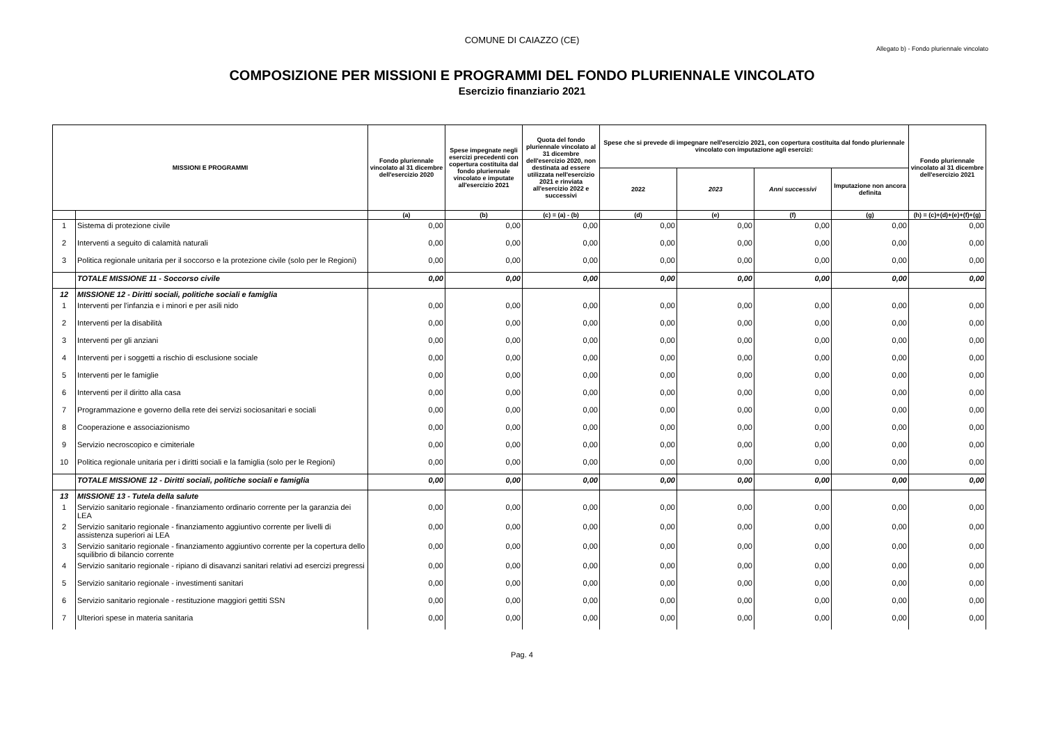COMUNE DI CAIAZZO (CE)
Allegato b) - Fondo pluriennale vincolato
COMPOSIZIONE PER MISSIONI E PROGRAMMI DEL FONDO PLURIENNALE VINCOLATO
Esercizio finanziario 2021
| MISSIONI E PROGRAMMI | | Fondo pluriennale vincolato al 31 dicembre dell'esercizio 2020 | Spese impegnate negli esercizi precedenti con copertura costituita dal fondo pluriennale vincolato e imputate all'esercizio 2021 | Quota del fondo pluriennale vincolato al 31 dicembre dell'esercizio 2020, non destinata ad essere utilizzata nell'esercizio 2021 e rinviata all'esercizio 2022 e successivi | Spese che si prevede di impegnare nell'esercizio 2021, con copertura costituita dal fondo pluriennale vincolato con imputazione agli esercizi: | | | | Fondo pluriennale vincolato al 31 dicembre dell'esercizio 2021 |
| --- | --- | --- | --- | --- | --- | --- | --- | --- | --- |
| | | | | | 2022 | 2023 | Anni successivi | Imputazione non ancora definita | |
| | | (a) | (b) | (c) = (a) - (b) | (d) | (e) | (f) | (g) | (h) = (c)+(d)+(e)+(f)+(g) |
| 1 | Sistema di protezione civile | 0,00 | 0,00 | 0,00 | 0,00 | 0,00 | 0,00 | 0,00 | 0,00 |
| 2 | Interventi a seguito di calamità naturali | 0,00 | 0,00 | 0,00 | 0,00 | 0,00 | 0,00 | 0,00 | 0,00 |
| 3 | Politica regionale unitaria per il soccorso e la protezione civile (solo per le Regioni) | 0,00 | 0,00 | 0,00 | 0,00 | 0,00 | 0,00 | 0,00 | 0,00 |
| | TOTALE MISSIONE 11 - Soccorso civile | 0,00 | 0,00 | 0,00 | 0,00 | 0,00 | 0,00 | 0,00 | 0,00 |
| 12 | MISSIONE 12 - Diritti sociali, politiche sociali e famiglia | | | | | | | | |
| 1 | Interventi per l'infanzia e i minori e per asili nido | 0,00 | 0,00 | 0,00 | 0,00 | 0,00 | 0,00 | 0,00 | 0,00 |
| 2 | Interventi per la disabilità | 0,00 | 0,00 | 0,00 | 0,00 | 0,00 | 0,00 | 0,00 | 0,00 |
| 3 | Interventi per gli anziani | 0,00 | 0,00 | 0,00 | 0,00 | 0,00 | 0,00 | 0,00 | 0,00 |
| 4 | Interventi per i soggetti a rischio di esclusione sociale | 0,00 | 0,00 | 0,00 | 0,00 | 0,00 | 0,00 | 0,00 | 0,00 |
| 5 | Interventi per le famiglie | 0,00 | 0,00 | 0,00 | 0,00 | 0,00 | 0,00 | 0,00 | 0,00 |
| 6 | Interventi per il diritto alla casa | 0,00 | 0,00 | 0,00 | 0,00 | 0,00 | 0,00 | 0,00 | 0,00 |
| 7 | Programmazione e governo della rete dei servizi sociosanitari e sociali | 0,00 | 0,00 | 0,00 | 0,00 | 0,00 | 0,00 | 0,00 | 0,00 |
| 8 | Cooperazione e associazionismo | 0,00 | 0,00 | 0,00 | 0,00 | 0,00 | 0,00 | 0,00 | 0,00 |
| 9 | Servizio necroscopico e cimiteriale | 0,00 | 0,00 | 0,00 | 0,00 | 0,00 | 0,00 | 0,00 | 0,00 |
| 10 | Politica regionale unitaria per i diritti sociali e la famiglia (solo per le Regioni) | 0,00 | 0,00 | 0,00 | 0,00 | 0,00 | 0,00 | 0,00 | 0,00 |
| | TOTALE MISSIONE 12 - Diritti sociali, politiche sociali e famiglia | 0,00 | 0,00 | 0,00 | 0,00 | 0,00 | 0,00 | 0,00 | 0,00 |
| 13 | MISSIONE 13 - Tutela della salute | | | | | | | | |
| 1 | Servizio sanitario regionale - finanziamento ordinario corrente per la garanzia dei LEA | 0,00 | 0,00 | 0,00 | 0,00 | 0,00 | 0,00 | 0,00 | 0,00 |
| 2 | Servizio sanitario regionale - finanziamento aggiuntivo corrente per livelli di assistenza superiori ai LEA | 0,00 | 0,00 | 0,00 | 0,00 | 0,00 | 0,00 | 0,00 | 0,00 |
| 3 | Servizio sanitario regionale - finanziamento aggiuntivo corrente per la copertura dello squilibrio di bilancio corrente | 0,00 | 0,00 | 0,00 | 0,00 | 0,00 | 0,00 | 0,00 | 0,00 |
| 4 | Servizio sanitario regionale - ripiano di disavanzi sanitari relativi ad esercizi pregressi | 0,00 | 0,00 | 0,00 | 0,00 | 0,00 | 0,00 | 0,00 | 0,00 |
| 5 | Servizio sanitario regionale - investimenti sanitari | 0,00 | 0,00 | 0,00 | 0,00 | 0,00 | 0,00 | 0,00 | 0,00 |
| 6 | Servizio sanitario regionale - restituzione maggiori gettiti SSN | 0,00 | 0,00 | 0,00 | 0,00 | 0,00 | 0,00 | 0,00 | 0,00 |
| 7 | Ulteriori spese in materia sanitaria | 0,00 | 0,00 | 0,00 | 0,00 | 0,00 | 0,00 | 0,00 | 0,00 |
Pag. 4